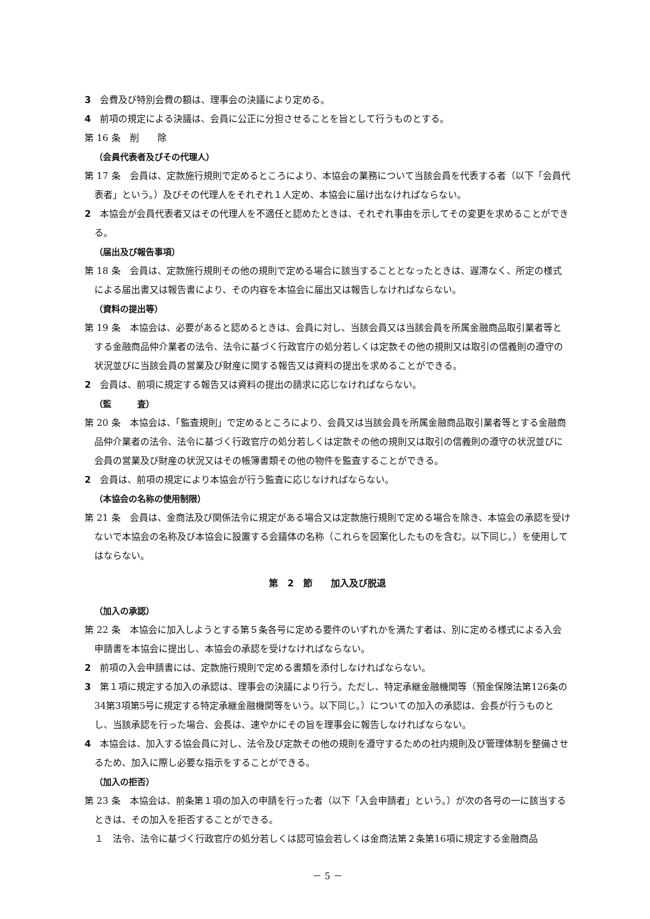3　会費及び特別会費の額は、理事会の決議により定める。
4　前項の規定による決議は、会員に公正に分担させることを旨として行うものとする。
第 16 条　削　　除
（会員代表者及びその代理人）
第 17 条　会員は、定款施行規則で定めるところにより、本協会の業務について当該会員を代表する者（以下「会員代表者」という。）及びその代理人をそれぞれ１人定め、本協会に届け出なければならない。
2　本協会が会員代表者又はその代理人を不適任と認めたときは、それぞれ事由を示してその変更を求めることができる。
（届出及び報告事項）
第 18 条　会員は、定款施行規則その他の規則で定める場合に該当することとなったときは、遅滞なく、所定の様式による届出書又は報告書により、その内容を本協会に届出又は報告しなければならない。
（資料の提出等）
第 19 条　本協会は、必要があると認めるときは、会員に対し、当該会員又は当該会員を所属金融商品取引業者等とする金融商品仲介業者の法令、法令に基づく行政官庁の処分若しくは定款その他の規則又は取引の信義則の遵守の状況並びに当該会員の営業及び財産に関する報告又は資料の提出を求めることができる。
2　会員は、前項に規定する報告又は資料の提出の請求に応じなければならない。
（監　　　査）
第 20 条　本協会は、「監査規則」で定めるところにより、会員又は当該会員を所属金融商品取引業者等とする金融商品仲介業者の法令、法令に基づく行政官庁の処分若しくは定款その他の規則又は取引の信義則の遵守の状況並びに会員の営業及び財産の状況又はその帳簿書類その他の物件を監査することができる。
2　会員は、前項の規定により本協会が行う監査に応じなければならない。
（本協会の名称の使用制限）
第 21 条　会員は、金商法及び関係法令に規定がある場合又は定款施行規則で定める場合を除き、本協会の承認を受けないで本協会の名称及び本協会に設置する会議体の名称（これらを図案化したものを含む。以下同じ。）を使用してはならない。
第　2　節　　加入及び脱退
（加入の承認）
第 22 条　本協会に加入しようとする第５条各号に定める要件のいずれかを満たす者は、別に定める様式による入会申請書を本協会に提出し、本協会の承認を受けなければならない。
2　前項の入会申請書には、定款施行規則で定める書類を添付しなければならない。
3　第１項に規定する加入の承認は、理事会の決議により行う。ただし、特定承継金融機関等（預金保険法第126条の34第3項第5号に規定する特定承継金融機関等をいう。以下同じ。）についての加入の承認は、会長が行うものとし、当該承認を行った場合、会長は、速やかにその旨を理事会に報告しなければならない。
4　本協会は、加入する協会員に対し、法令及び定款その他の規則を遵守するための社内規則及び管理体制を整備させるため、加入に際し必要な指示をすることができる。
（加入の拒否）
第 23 条　本協会は、前条第１項の加入の申請を行った者（以下「入会申請者」という。）が次の各号の一に該当するときは、その加入を拒否することができる。
１　法令、法令に基づく行政官庁の処分若しくは認可協会若しくは金商法第２条第16項に規定する金融商品
－ 5 －